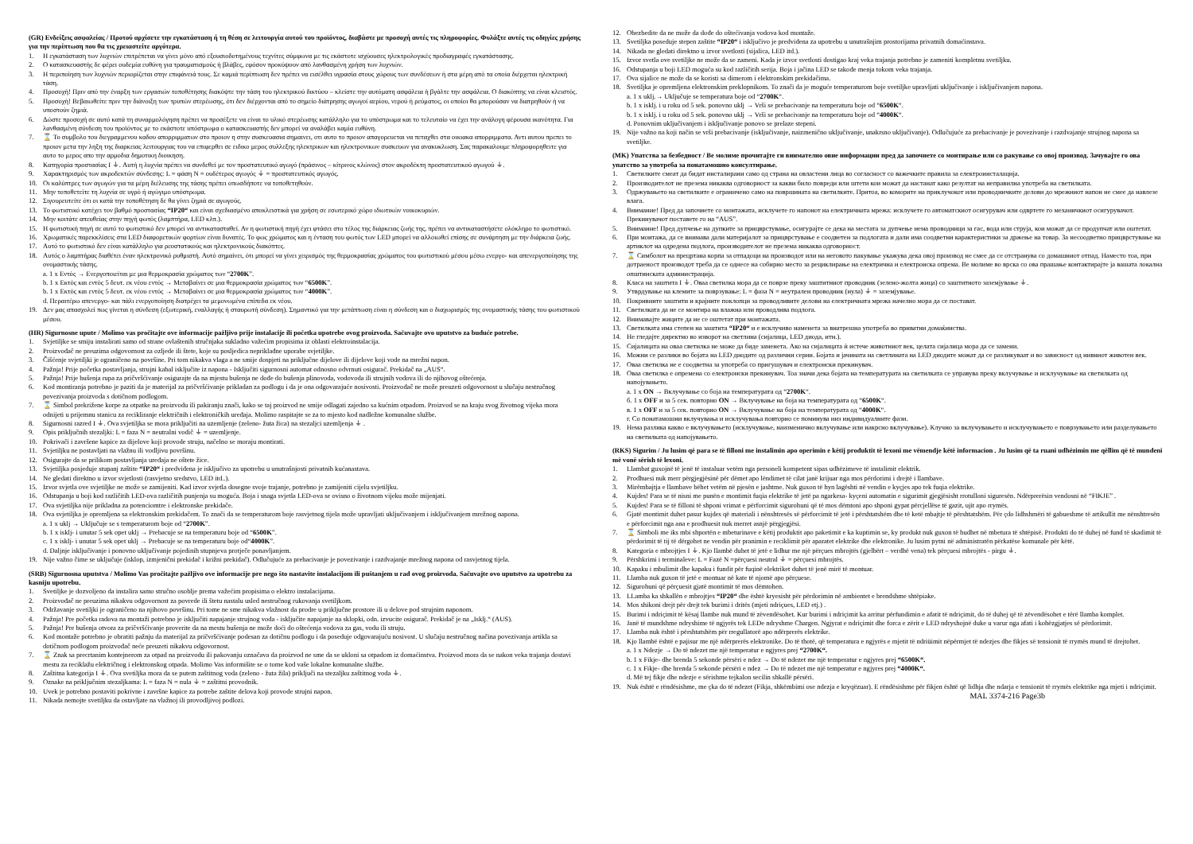(GR) Ενδείξεις ασφαλείας / Προτού αρχίσετε την εγκατάσταση ή τη θέση σε λειτουργία αυτού του προϊόντος, διαβάστε με προσοχή αυτές τις πληροφορίες. Φυλάξτε αυτές τις οδηγίες χρήσης για την περίπτωση που θα τις χρειαστείτε αργότερα.
1. Η εγκατάσταση των λυχνιών επιτρέπεται να γίνει μόνο από εξουσιοδοτημένους τεχνίτες σύμφωνα με τις εκάστοτε ισχύουσες ηλεκτρολογικές προδιαγραφές εγκατάστασης.
2. Ο κατασκευαστής δε φέρει ουδεμία ευθύνη για τραυματισμούς ή βλάβες, εφόσον προκύψουν από λανθασμένη χρήση των λυχνιών.
3. Η περιποίηση των λυχνιών περιορίζεται στην επιφάνειά τους. Σε καμιά περίπτωση δεν πρέπει να εισέλθει υγρασία στους χώρους των συνδέσεων ή στα μέρη από τα οποία διέρχεται ηλεκτρική τάση.
4. Προσοχή! Πριν από την έναρξη των εργασιών τοποθέτησης διακόψτε την τάση του ηλεκτρικού δικτύου – κλείστε την αυτόματη ασφάλεια ή βγάλτε την ασφάλεια. Ο διακόπτης να είναι κλειστός.
5. Προσοχή! Βεβαιωθείτε πριν την διάνοιξη των τρυπών στερέωσης, ότι δεν διέρχονται από το σημείο διάτρησης αγωγοί αερίου, νερού ή ρεύματος, οι οποίοι θα μπορούσαν να διατρηθούν ή να υποστούν ζημιά.
6. Δώστε προσοχή σε αυτό κατά τη συναρμολόγηση πρέπει να προσέξετε να είναι το υλικό στερέωσης κατάλληλο για το υπόστρωμα και το τελευταίο να έχει την ανάλογη φέρουσα ικανότητα. Για λανθασμένη σύνδεση του προϊόντος με το εκάστοτε υπόστρωμα ο κατασκευαστής δεν μπορεί να αναλάβει καμία ευθύνη.
7. ⌛ Το συμβολο του διεγραμμενου καδου απορριμματων στο προιον η στην συσκευασια σημαινει, οτι αυτο το προιον απαγορευεται να πεταχθει στα οικιακα απορριμματα. Αντι αυτου πρεπει το προιον μετα την ληξη της διαρκειας λειτουργιας του να επιφερθει σε ειδικο μερος συλλεξης ηλεκτρικων και ηλεκτρονικων συσκευων για ανακυκλωση. Σας παρακαλουμε πληροφορηθειτε για αυτο το μερος απο την αρμοδια δημοτικη διοικηση.
8. Κατηγορία προστασίας I ⏚. Αυτή η λυχνία πρέπει να συνδεθεί με τον προστατευτικό αγωγό (πράσινος – κίτρινος κλώνος) στον ακροδέκτη προστατευτικού αγωγού ⏚.
9. Χαρακτηρισμός των ακροδεκτών σύνδεσης: L = φάση N = ουδέτερος αγωγός ⏚ = προστατευτικός αγωγός.
10. Οι καλύπτρες των αγωγών για τα μέρη διέλευσης της τάσης πρέπει οπωσδήποτε να τοποθετηθούν.
11. Μην τοποθετείτε τη λυχνία σε υγρό ή αγώγιμο υπόστρωμα.
12. Σιγουρευτείτε ότι οι κατά την τοποθέτηση δε θα γίνει ζημιά σε αγωγούς.
13. Το φωτιστικό κατέχει τον βαθμό προστασίας “IP20“ και είναι σχεδιασμένο αποκλειστικά για χρήση σε εσωτερικό χώρο ιδιωτικών νοικοκυριών.
14. Μην κοιτάτε απευθείας στην πηγή φωτός (λαμπτήρα, LED κλπ.).
15. Η φωτιστική πηγή σε αυτό το φωτιστικό δεν μπορεί να αντικατασταθεί. Αν η φωτιστική πηγή έχει φτάσει στο τέλος της διάρκειας ζωής της, πρέπει να αντικαταστήσετε ολόκληρο το φωτιστικό.
16. Χρωματικές παρεκκλίσεις στα LED διαφορετικών φορτίων είναι δυνατές. Το φως χρώματος και η ένταση του φωτός των LED μπορεί να αλλοιωθεί επίσης σε συνάρτηση με την διάρκεια ζωής.
17. Αυτό το φωτιστικό δεν είναι κατάλληλο για ρεοστατικούς και ηλεκτρονικούς διακόπτες.
18. Αυτός ο λαμπτήρας διαθέτει έναν ηλεκτρονικό ρυθμιστή. Αυτό σημαίνει, ότι μπορεί να γίνει χειρισμός της θερμοκρασίας χρώματος του φωτιστικού μέσου μέσω ενεργο- και απενεργοποίησης της ονομαστικής τάσης.
a. 1 x Εντός → Ενεργοποιείται με μια θερμοκρασία χρώματος των “2700K”.
b. 1 x Εκτός και εντός 5 δευτ. εκ νέου εντός → Μεταβαίνει σε μια θερμοκρασία χρώματος των “6500K”.
b. 1 x Εκτός και εντός 5 δευτ. εκ νέου εντός → Μεταβαίνει σε μια θερμοκρασία χρώματος των “4000K”.
d. Περαιτέρω απενεργο- και πάλι ενεργοποίηση διατρέχει τα μεμονωμένα επίπεδα εκ νέου.
19. Δεν μας απασχολεί πως γίνεται η σύνδεση (εξωτερική, εναλλαγής ή σταυρωτή σύνδεση). Σημαντικό για την μετάπτωση είναι η σύνδεση και ο διαχωρισμός της ονομαστικής τάσης του φωτιστικού μέσου.
(HR) Sigurnosne upute / Molimo vas pročitajte ove informacije pažljivo prije instalacije ili početka upotrebe ovog proizvoda. Sačuvajte ovo uputstvo za buduće potrebe.
1. Svjetiljke se smiju instalirati samo od strane ovlaštenih stručnjaka sukladno važećim propisima iz oblasti elektroinstalacija.
2. Proizvođač ne preuzima odgovornost za ozljede ili štete, koje su posljedica nepriklađne uporabe svjetiljke.
3. Čišćenje svjetiljki je ograničeno na površine. Pri tom nikakva vlaga a ne smije dospjeti na priključne dijelove ili dijelove koji vode na mrežni napon.
4. Pažnja! Prije početka postavljanja, strujni kabal isključite iz napona - Isključiti sigurnosni automat odnosno odvrnuti osigurač. Prekidač na „AUS“.
5. Pažnja! Prije bušenja rupa za pričvršćivanje osigurajte da na mjestu bušenja ne dođe do bušenja plinovoda, vodovoda ili strujnih vodova ili do njihovog oštećenja.
6. Kod montiranja potrebno je paziti da je materijal za pričvršćivanje prikladan za podlogu i da je ona odgovarajuće nosivosti. Proizvođač ne može preuzeti odgovornost u slučaju nestručnog povezivanja proizvoda s dotičnom podlogom.
7. ⌛ Simbol prekrižene korpe za otpatke na proizvodu ili pakiranju znači, kako se taj proizvod ne smije odlagati zajedno sa kućnim otpadom. Proizvod se na kraju svog životnog vijeka mora odnijeti u prijemnu stanicu za recikliranje električnih i elektroničkih uređaja. Molimo raspitajte se za to mjesto kod nadležne komunalne službe.
8. Sigurnosni razred I ⏚. Ova svjetiljka se mora priključiti na uzemljenje (zeleno- žuta žica) na stezaljci uzemljenja ⏚ .
9. Opis priključnih stezaljki: L = faza N = neutralni vodič ⏚ = uzemljenje.
10. Pokrivači i završene kapice za dijelove koji provode struju, načelno se moraju montirati.
11. Svjetiljku ne postavljati na vlažnu ili vodljivu površinu.
12. Osigurajte da se prilikom postavljanja uređaja ne oštete žice.
13. Svjetiljka posjeduje stupanj zaštite “IP20“ i predviđena je isključivo za upotrebu u unutrašnjosti privatnih kućanastava.
14. Ne gledati direktno u izvor svjetlosti (rasvjetno sredstvo, LED itd..).
15. Izvor svjetla ove svjetiljke ne može se zamijeniti. Kad izvor svjetla dosegne svoje trajanje, potrebno je zamijeniti cijelu svjetiljku.
16. Odstupanja u boji kod različitih LED-ova različitih punjenja su moguća. Boja i snaga svjetla LED-ova se ovisno o životnom vijeku može mijenjati.
17. Ova svjetiljka nije prikladna za potenciomtre i elektronske prekidače.
18. Ova svjetiljka je opremljena sa elektronskim prekidačem. To znači da se temperaturom boje rasvjetnog tijela može upravljati uključivanjem i isključivanjem mrežnog napona.
a. 1 x uklj → Uključuje se s temperaturom boje od “2700K”.
b. 1 x isklj- i unutar 5 sek opet uklj → Prebacuje se na temperaturu boje od “6500K”.
c. 1 x isklj- i unutar 5 sek opet uklj → Prebacuje se na temperaturu boje od“4000K”.
d. Daljnje isključivanje i ponovno uključivanje pojedinih stupnjeva protječe ponavljanjem.
19. Nije važno čime se uključuje (isklop, izmjenični prekidač i križni prekidač). Odlučujuće za prebacivanje je povezivanje i razdvajanje mrežnog napona od rasvjetnog tijela.
(SRB) Sigurnosna uputstva / Molimo Vas pročitajte pažljivo ove informacije pre nego što nastavite instalacijom ili puštanjem u rad ovog proizvoda. Sačuvajte ovo uputstvo za upotrebu za kasniju upotrebu.
1. Svetiljke je dozvoljeno da instalira samo stručno osoblje prema važećim propisima o elektro instalacijama.
2. Proizvođač ne preuzima nikakvu odgovornost za povrede ili štetu nastalu usled nestručnog rukovanja svetiljkom.
3. Održavanje svetiljki je ograničeno na njihovo površinu. Pri tome ne sme nikakva vlažnost da prodre u priključne prostore ili u delove pod strujnim naponom.
4. Pažnja! Pre početka radova na montaži potrebno je isključiti napajanje strujnog voda - isključite napajanje na sklopki, odn. izvucite osigurač. Prekidač je na „Isklj.“ (AUS).
5. Pažnja! Pre bušenja otvora za pričvršćivanje proverite da na mestu bušenja ne može doći do oštećenja vodova za gas, vodu ili struju.
6. Kod montaže potrebno je obratiti pažnju da materijal za pričvršćivanje podesan za dotičnu podlogu i da poseduje odgovarajuću nosivost. U slučaju nestručnog načina povezivanja artikla sa dotičnom podlogom proizvođač neće preuzeti nikakvu odgovornost.
7. ⌛ Znak sa precrtanim kontejnerom za otpad na proizvodu ili pakovanju označava da proizvod ne sme da se ukloni sa otpadom iz domaćinstva. Proizvod mora da se nakon veka trajanja dostavi mestu za reciklažu električnog i elektronskog otpada. Molimo Vas informišite se o tome kod vaše lokalne komunalne službe.
8. Zaštitna kategorija I ⏚. Ova svetiljka mora da se putem zaštitnog voda (zeleno - žuta žila) priključi na stezaljku zaštitnog voda ⏚.
9. Oznake na priključnim stezaljkama: L = faza N = nula ⏚ = zaštitni provodnik.
10. Uvek je potrebno postaviti pokrivne i završne kapice za potrebe zaštite delova koji provode strujni napon.
11. Nikada nemojte svetiljku da ostavljate na vlažnoj ili provodljivoj podlozi.
12. Obezbedite da ne može da dođe do oštećivanja vodova kod montaže.
13. Svetiljka poseduje stepen zaštite “IP20“ i isključivo je predviđena za upotrebu u unutrašnjim prostorijama privatnih domaćinstava.
14. Nikada ne gledati direktno u izvor svetlosti (sijalica, LED itd.).
15. Izvor svetla ove svetiljke ne može da se zameni. Kada je izvor svetlosti dostigao kraj veka trajanja potrebno je zameniti kompletnu svetiljku.
16. Odstupanja u boji LED moguća su kod različitih serija. Boja i jačina LED se takođe menja tokom veka trajanja.
17. Ova sijalice ne može da se koristi sa dimerom i elektronskim prekidačima.
18. Svetiljka je opremljena elektronskim preklopnikom. To znači da je moguće temperaturom boje svetiljke upravljati uključivanje i isključivanjem napona.
a. 1 x uklj.→ Uključuje se temperatura boje od “2700K“.
b. 1 x isklj. i u roku od 5 sek. ponovno uklj → Vrši se prebacivanje na temperaturu boje od “6500K“.
b. 1 x isklj. i u roku od 5 sek. ponovno uklj → Vrši se prebacivanje na temperaturu boje od “4000K“.
d. Ponovnim uključivanjem i isključivanje ponovo se prelaze stepeni.
19. Nije važno na koji način se vrši prebacivanje (isključivanje, naizmenično uključivanje, unakrsno uključivanje). Odlučujuće za prebacivanje je povezivanje i razdvajanje strujnog napona sa svetiljke.
(MK) Упатства за безбедност / Ве молиме прочитајте ги внимателно овие информации пред да започнете со монтирање или со ракување со овој производ. Зачувајте го ова упатство за употреба за понатамошно консултирање.
1. Светилките смеат да бидат инсталирани само од страна на овластени лица во согласност со важечките правила за електроинсталација.
2. Производителот не презема никаква одговорност за какви било повреди или штети кои можат да настанат како резултат на неправилна употреба на светилката.
3. Одржувањето на светилките е ограничено само на површината на светилките. Притоа, во коморите на приклучокот или проводничките делови до мрежниот напон не смее да навлезе влага.
4. Внимание! Пред да започнете со монтажата, исклучете го напонот на електричната мрежа: исклучете го автоматскиот осигурувач или одвртете го механичкиот осигурувачот. Прекинувачот поставете го на “AUS”.
5. Внимание! Пред дупчење на дупките за прицврстување, осигурајте се дека на местата за дупчење нема проводници за гас, вода или струја, кои можат да се продупчат или оштетат.
6. При монтажа, да се внимава дали материјалот за прицврстување е соодветен за подлогата и дали има соодветни карактеристики за држење на товар. За несоодветно прицврстување на артиклот на одредена подлога, производителот не презема никаква одговорност.
7. ⌛ Симболот на прецртана корпа за отпадоци на производот или на неговото пакување укажува дека овој производ не смее да се отстранува со домашниот отпад. Наместо тоа, при дотраеност производот треба да се однесе на собирно место за рециклирање на електрична и електронска опрема. Ве молиме во врска со ова прашање контактирајте ја вашата локална општинската администрација.
8. Класа на заштита I ⏚. Оваа светилка мора да се поврзе преку заштитниот проводник (зелено-жолта жица) со заштитното заземјување ⏚.
9. Утврдување на клемите за поврзување: L = фаза N = неутрален проводник (нула) ⏚ = заземјување.
10. Покривните заштити и крајните поклопци за проводливите делови на електричната мрежа начелно мора да се постават.
11. Светилката да не се монтира на влажна или проводлива подлога.
12. Внимавајте жиците да не се оштетат при монтажата.
13. Светилката има степен на заштита “IP20“ и е исклучиво наменета за внатрешна употреба во приватни домаќинства.
14. Не гледајте директно во изворот на светлина (сијалица, LED диода, итн.).
15. Сијалицата на оваа светилка не може да биде заменета. Ако на сијалицата ѝ истече животниот век, целата сијалица мора да се замени.
16. Можни се разлики во бојата на LED диодите од различни серии. Бојата и јачината на светлината на LED диодите можат да се разликуваат и во зависност од нивниот животен век.
17. Оваа светилка не е соодветна за употреба со пригушувач и електронски прекинувач.
18. Оваа светилка е опремена со електронски прекинувач. Тоа значи дека бојата на температурата на светилката се управува преку вклучување и исклучување на светилката од напојувањето.
а. 1 x ON → Вклучување со боја на температурата од “2700K“.
б. 1 x OFF и за 5 сек. повторно ON → Вклучување на боја на температурата од “6500K“.
в. 1 x OFF и за 5 сек. повторно ON → Вклучување на боја на температурата од “4000K“.
г. Со понатамошни вклучувања и исклучувања повторно се поминува низ индивидуалните фази.
19. Нема разлика какво е вклучувањето (исклучување, наизменично вклучување или накрсно вклучување). Клучно за вклучувањето и исклучувањето е поврзувањето или разделувањето на светилката од напојувањето.
(RKS) Sigurim / Ju lusim që para se të filloni me instalimin apo operimin e këtij produktit të lexoni me vëmendje këtë informacion . Ju lusim që ta ruani udhëzimin me qëllim që të mundeni më vonë sërish të lexoni.
1. Llambat guxojnë të jenë të instaluar vetëm nga personeli kompetent sipas udhëzimeve të instalimit elektrik.
2. Prodhuesi nuk merr përgjegjësinë për dëmet apo lëndimet të cilat janë krijuar nga mos përdorimi i drejtë i llambave.
3. Mirëmbajtja e llambave bëhet vetëm në pjesën e jashtme. Nuk guxon të hyn lagështi në vendin e kyçjes apo tek fuqia elektrike.
4. Kujdes! Para se të nisni me punën e montimit fuqia elektrike të jetë pa ngarkesa- kyçeni automatin e sigurimit gjegjësisht rrotulloni siguresën. Ndërprerësin vendosni në “FIKJE” .
5. Kujdes! Para se të filloni të shponi vrimat e përforcimit sigurohuni që të mos dëmtoni apo shponi gypat përcjellëse të gazit, ujit apo rrymës.
6. Gjatë montimit duhet pasur kujdes që materiali i nënshtresës së përforcimit të jetë i përshtatshëm dhe të ketë mbajtje të përshtatshëm. Për çdo lidhshmëri të gabueshme të artikullit me nënshtresën e përforcimit nga ana e prodhuesit nuk merret asnjë përgjegjësi.
7. ⌛ Simboli me iks mbi shportën e mbeturinave e këtij produktit apo paketimit e ka kuptimin se, ky produkt nuk guxon të hudhet në mbetura të shtëpisë. Produkti do të duhej në fund të skadimit të përdorimit të tij të dërgohet ne vendin për pranimin e reciklimit për aparatet elektrike dhe elektronike. Ju lusim pytni në administratën përkatëse komunale për këtë.
8. Kategoria e mbrojtjes I ⏚. Kjo llambë duhet të jetë e lidhur me një përçues mbrojtës (gjelbërt – verdhë vena) tek përçuesi mbrojtës - pirgu ⏚.
9. Përshkrimi i terminaleve: L = Fazë N =përçuesi neutral ⏚ = përçuesi mbrojtës.
10. Kapaku i mbulimit dhe kapaku i fundit për fuqinë elektriket duhet të jenë mirë të montuar.
11. Llamba nuk guxon të jetë e montuar në kate të njomë apo përçuese.
12. Sigurohuni që përçuesit gjatë montimit të mos dëmtohen.
13. LLamba ka shkallën e mbrojtjes “IP20“ dhe është kryesisht për përdorimin në ambientet e brendshme shtëpiake.
14. Mos shikoni drejt për drejt tek burimi i dritës (mjeti ndriçues, LED etj.) .
15. Burimi i ndriçimit të kësaj llambe nuk mund të zëvendësohet. Kur burimi i ndriçimit ka arritur përfundimin e afatit të ndriçimit, do të duhej që të zëvendësohet e tërë llamba komplet.
16. Janë të mundshme ndryshime të ngjyrës tek LEDe ndryshme Chargen. Ngjyrat e ndriçimit dhe forca e zërit e LED ndryshojnë duke u varur nga afati i kohëzgjatjes së përdorimit.
17. Llamba nuk është i përshtatshëm për rregullatorë apo ndërprerës elektrike.
18. Kjo llambë është e pajisur me një ndërprerës elektronike. Do të thotë, që temperatura e ngjyrës e mjetit të ndriüimit nëpërmjet të ndezjes dhe fikjes së tensionit të rrymës mund të drejtohet.
a. 1 x Ndezje → Do të ndezet me një temperatur e ngjyres prej “2700K“.
b. 1 x Fikje- dhe brenda 5 sekonde përsëri e ndez → Do të ndezet me një temperatur e ngjyres prej “6500K“.
c. 1 x Fikje- dhe brenda 5 sekonde përsëri e ndez → Do të ndezet me një temperatur e ngjyres prej “4000K“.
d. Më tej fikje dhe ndezje e sërishme tejkalon secilin shkallë përsëri.
19. Nuk është e rëndësishme, me çka do të ndezet (Fikja, shkëmbimi ose ndezja e kryqëzuar). E rëndësishme për fikjen është që lidhja dhe ndarja e tensionit të rrymës elektrike nga mjeti i ndriçimit.
MAL 3374-216 Page3b